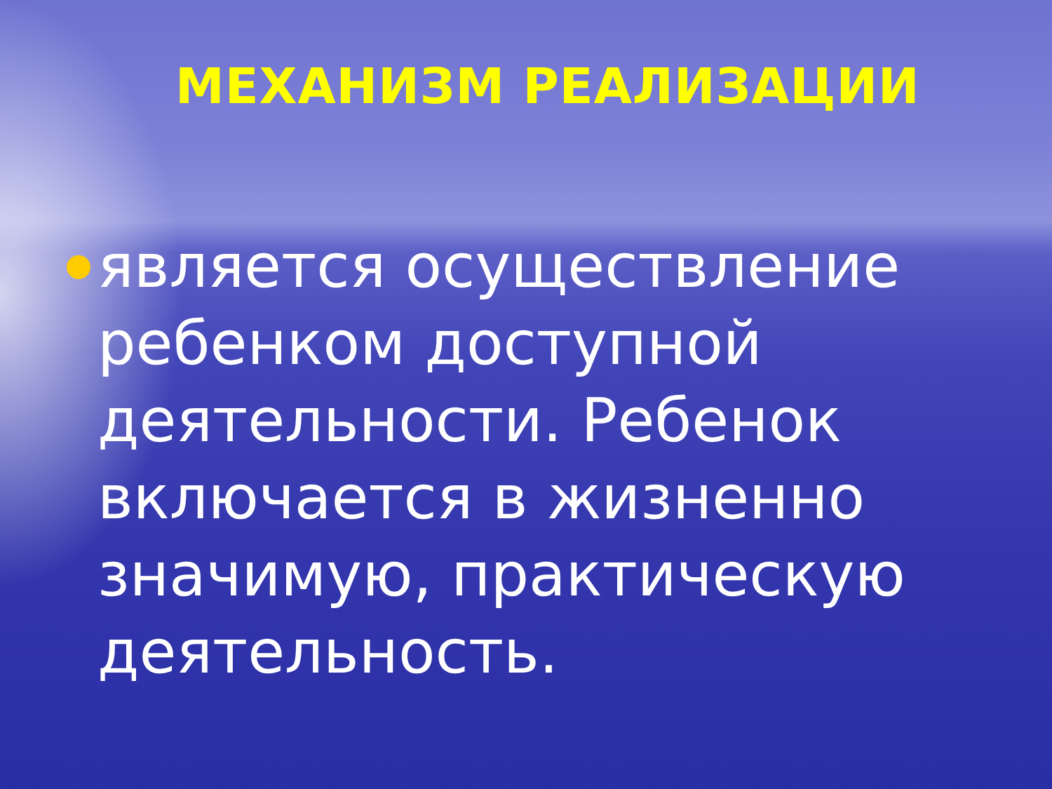МЕХАНИЗМ РЕАЛИЗАЦИИ
является осуществление ребенком доступной деятельности. Ребенок включается в жизненно значимую, практическую деятельность.